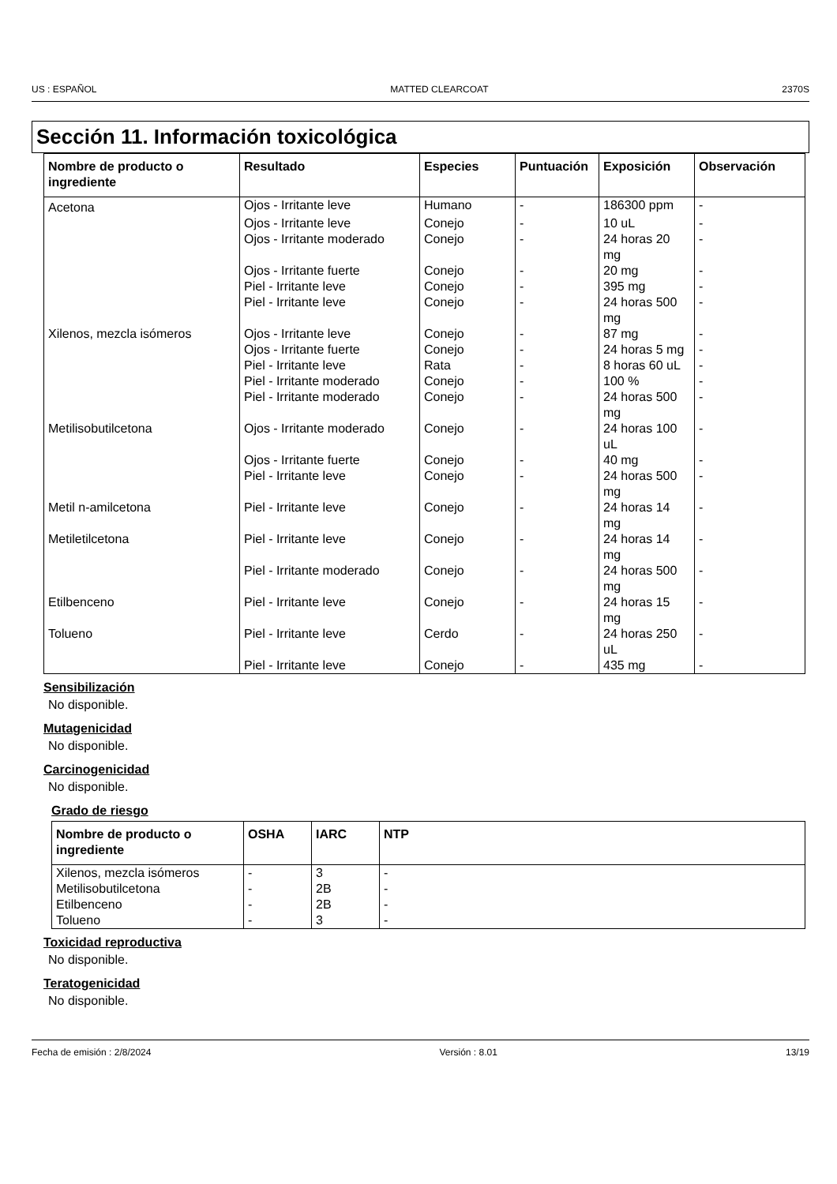US : ESPAÑOL MATTED CLEARCOAT 2370S
Sección 11. Información toxicológica
| Nombre de producto o ingrediente | Resultado | Especies | Puntuación | Exposición | Observación |
| --- | --- | --- | --- | --- | --- |
| Acetona | Ojos - Irritante leve | Humano | - | 186300 ppm | - |
| | Ojos - Irritante leve | Conejo | - | 10 uL | - |
| | Ojos - Irritante moderado | Conejo | - | 24 horas 20 mg | - |
| | Ojos - Irritante fuerte | Conejo | - | 20 mg | - |
| | Piel - Irritante leve | Conejo | - | 395 mg | - |
| | Piel - Irritante leve | Conejo | - | 24 horas 500 mg | - |
| Xilenos, mezcla isómeros | Ojos - Irritante leve | Conejo | - | 87 mg | - |
| | Ojos - Irritante fuerte | Conejo | - | 24 horas 5 mg | - |
| | Piel - Irritante leve | Rata | - | 8 horas 60 uL | - |
| | Piel - Irritante moderado | Conejo | - | 100 % | - |
| | Piel - Irritante moderado | Conejo | - | 24 horas 500 mg | - |
| Metilisobutilcetona | Ojos - Irritante moderado | Conejo | - | 24 horas 100 uL | - |
| | Ojos - Irritante fuerte | Conejo | - | 40 mg | - |
| | Piel - Irritante leve | Conejo | - | 24 horas 500 mg | - |
| Metil n-amilcetona | Piel - Irritante leve | Conejo | - | 24 horas 14 mg | - |
| Metiletilcetona | Piel - Irritante leve | Conejo | - | 24 horas 14 mg | - |
| | Piel - Irritante moderado | Conejo | - | 24 horas 500 mg | - |
| Etilbenceno | Piel - Irritante leve | Conejo | - | 24 horas 15 mg | - |
| Tolueno | Piel - Irritante leve | Cerdo | - | 24 horas 250 uL | - |
| | Piel - Irritante leve | Conejo | - | 435 mg | - |
Sensibilización
No disponible.
Mutagenicidad
No disponible.
Carcinogenicidad
No disponible.
Grado de riesgo
| Nombre de producto o ingrediente | OSHA | IARC | NTP |
| --- | --- | --- | --- |
| Xilenos, mezcla isómeros | - | 3 | - |
| Metilisobutilcetona | - | 2B | - |
| Etilbenceno | - | 2B | - |
| Tolueno | - | 3 | - |
Toxicidad reproductiva
No disponible.
Teratogenicidad
No disponible.
Fecha de emisión : 2/8/2024 Versión : 8.01 13/19